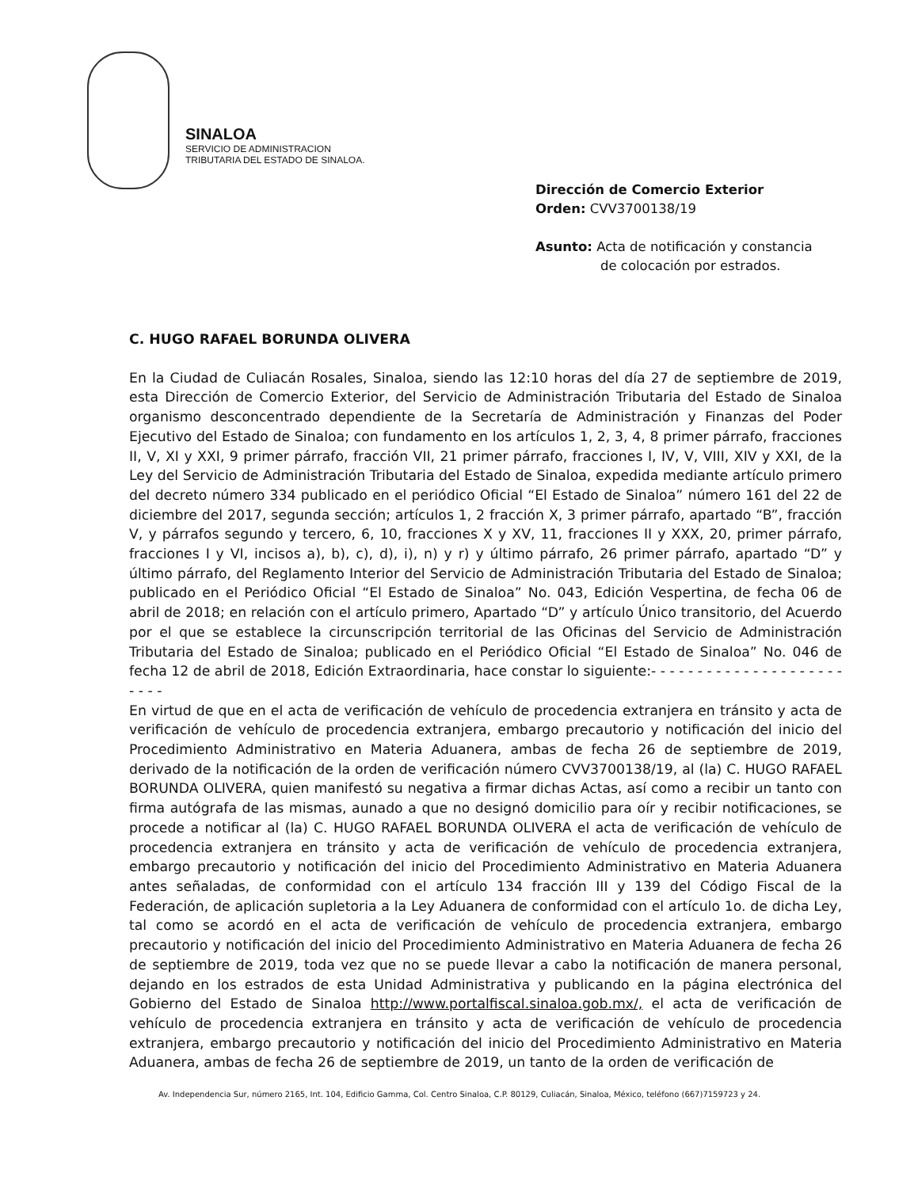SINALOA
SERVICIO DE ADMINISTRACION
TRIBUTARIA DEL ESTADO DE SINALOA.
Dirección de Comercio Exterior
Orden: CVV3700138/19
Asunto: Acta de notificación y constancia
de colocación por estrados.
C. HUGO RAFAEL BORUNDA OLIVERA
En la Ciudad de Culiacán Rosales, Sinaloa, siendo las 12:10 horas del día 27 de septiembre de 2019, esta Dirección de Comercio Exterior, del Servicio de Administración Tributaria del Estado de Sinaloa organismo desconcentrado dependiente de la Secretaría de Administración y Finanzas del Poder Ejecutivo del Estado de Sinaloa; con fundamento en los artículos 1, 2, 3, 4, 8 primer párrafo, fracciones II, V, XI y XXI, 9 primer párrafo, fracción VII, 21 primer párrafo, fracciones I, IV, V, VIII, XIV y XXI, de la Ley del Servicio de Administración Tributaria del Estado de Sinaloa, expedida mediante artículo primero del decreto número 334 publicado en el periódico Oficial “El Estado de Sinaloa” número 161 del 22 de diciembre del 2017, segunda sección; artículos 1, 2 fracción X, 3 primer párrafo, apartado “B”, fracción V, y párrafos segundo y tercero, 6, 10, fracciones X y XV, 11, fracciones II y XXX, 20, primer párrafo, fracciones I y VI, incisos a), b), c), d), i), n) y r) y último párrafo, 26 primer párrafo, apartado “D” y último párrafo, del Reglamento Interior del Servicio de Administración Tributaria del Estado de Sinaloa; publicado en el Periódico Oficial “El Estado de Sinaloa” No. 043, Edición Vespertina, de fecha 06 de abril de 2018; en relación con el artículo primero, Apartado “D” y artículo Único transitorio, del Acuerdo por el que se establece la circunscripción territorial de las Oficinas del Servicio de Administración Tributaria del Estado de Sinaloa; publicado en el Periódico Oficial “El Estado de Sinaloa” No. 046 de fecha 12 de abril de 2018, Edición Extraordinaria, hace constar lo siguiente:- - - - - - - - - - - - - - - - - - - - - - - - -
En virtud de que en el acta de verificación de vehículo de procedencia extranjera en tránsito y acta de verificación de vehículo de procedencia extranjera, embargo precautorio y notificación del inicio del Procedimiento Administrativo en Materia Aduanera, ambas de fecha 26 de septiembre de 2019, derivado de la notificación de la orden de verificación número CVV3700138/19, al (la) C. HUGO RAFAEL BORUNDA OLIVERA, quien manifestó su negativa a firmar dichas Actas, así como a recibir un tanto con firma autógrafa de las mismas, aunado a que no designó domicilio para oír y recibir notificaciones, se procede a notificar al (la) C. HUGO RAFAEL BORUNDA OLIVERA el acta de verificación de vehículo de procedencia extranjera en tránsito y acta de verificación de vehículo de procedencia extranjera, embargo precautorio y notificación del inicio del Procedimiento Administrativo en Materia Aduanera antes señaladas, de conformidad con el artículo 134 fracción III y 139 del Código Fiscal de la Federación, de aplicación supletoria a la Ley Aduanera de conformidad con el artículo 1o. de dicha Ley, tal como se acordó en el acta de verificación de vehículo de procedencia extranjera, embargo precautorio y notificación del inicio del Procedimiento Administrativo en Materia Aduanera de fecha 26 de septiembre de 2019, toda vez que no se puede llevar a cabo la notificación de manera personal, dejando en los estrados de esta Unidad Administrativa y publicando en la página electrónica del Gobierno del Estado de Sinaloa http://www.portalfiscal.sinaloa.gob.mx/, el acta de verificación de vehículo de procedencia extranjera en tránsito y acta de verificación de vehículo de procedencia extranjera, embargo precautorio y notificación del inicio del Procedimiento Administrativo en Materia Aduanera, ambas de fecha 26 de septiembre de 2019, un tanto de la orden de verificación de
Av. Independencia Sur, número 2165, Int. 104, Edificio Gamma, Col. Centro Sinaloa, C.P. 80129, Culiacán, Sinaloa, México, teléfono (667)7159723 y 24.